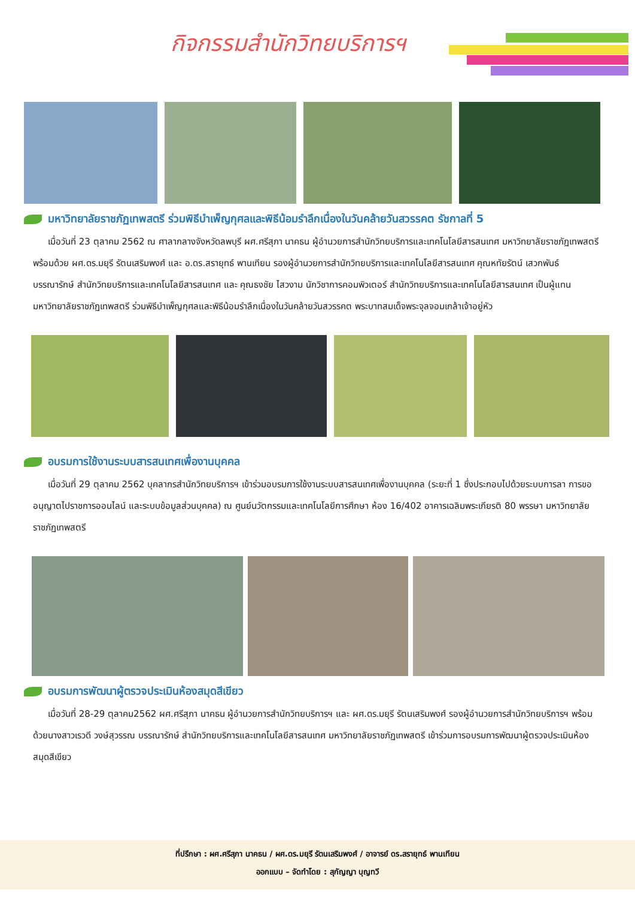กิจกรรมสำนักวิทยบริการฯ
มหาวิทยาลัยราชภัฏเทพสตรี ร่วมพิธีบำเพ็ญกุศลและพิธีน้อมรำลึกเนื่องในวันคล้ายวันสวรรคต รัชกาลที่ 5
เมื่อวันที่ 23 ตุลาคม 2562 ณ ศาลากลางจังหวัดลพบุรี ผศ.ศรีสุภา นาคธน ผู้อำนวยการสำนักวิทยบริการและเทคโนโลยีสารสนเทศ มหาวิทยาลัยราชภัฏเทพสตรี พร้อมด้วย ผศ.ดร.มยุรี รัตนเสริมพงศ์ และ อ.ดร.สรายุทธ์ พานเทียน รองผู้อำนวยการสำนักวิทยบริการและเทคโนโลยีสารสนเทศ คุณหทัยรัตน์ เสวกพันธ์ บรรณารักษ์ สำนักวิทยบริการและเทคโนโลยีสารสนเทศ และ คุณธงชัย ไสวงาม นักวิชาการคอมพิวเตอร์ สำนักวิทยบริการและเทคโนโลยีสารสนเทศ เป็นผู้แทนมหาวิทยาลัยราชภัฏเทพสตรี ร่วมพิธีบำเพ็ญกุศลและพิธีน้อมรำลึกเนื่องในวันคล้ายวันสวรรคต พระบาทสมเด็จพระจุลจอมเกล้าเจ้าอยู่หัว
อบรมการใช้งานระบบสารสนเทศเพื่องานบุคคล
เมื่อวันที่ 29 ตุลาคม 2562 บุคลากรสำนักวิทยบริการฯ เข้าร่วมอบรมการใช้งานระบบสารสนเทศเพื่องานบุคคล (ระยะที่ 1 ซึ่งประกอบไปด้วยระบบการลา การขออนุญาตไปราชการออนไลน์ และระบบข้อมูลส่วนบุคคล) ณ ศูนย์นวัตกรรมและเทคโนโลยีการศึกษา ห้อง 16/402 อาคารเฉลิมพระเกียรติ 80 พรรษา มหาวิทยาลัยราชภัฏเทพสตรี
อบรมการพัฒนาผู้ตรวจประเมินห้องสมุดสีเขียว
เมื่อวันที่ 28-29 ตุลาคม2562 ผศ.ศรีสุภา นาคธน ผู้อำนวยการสำนักวิทยบริการฯ และ ผศ.ดร.มยุรี รัตนเสริมพงศ์ รองผู้อำนวยการสำนักวิทยบริการฯ พร้อมด้วยนางสาวเรวดี วงษ์สุวรรณ บรรณารักษ์ สำนักวิทยบริการและเทคโนโลยีสารสนเทศ มหาวิทยาลัยราชภัฏเทพสตรี เข้าร่วมการอบรมการพัฒนาผู้ตรวจประเมินห้องสมุดสีเขียว
ที่ปรึกษา : ผศ.ศรีสุภา นาคธน / ผศ.ดร.มยุรี รัตนเสริมพงศ์ / อาจารย์ ดร.สรายุทธ์ พานเทียน
ออกแบบ – จัดทำโดย : สุกัญญา บุญทวี